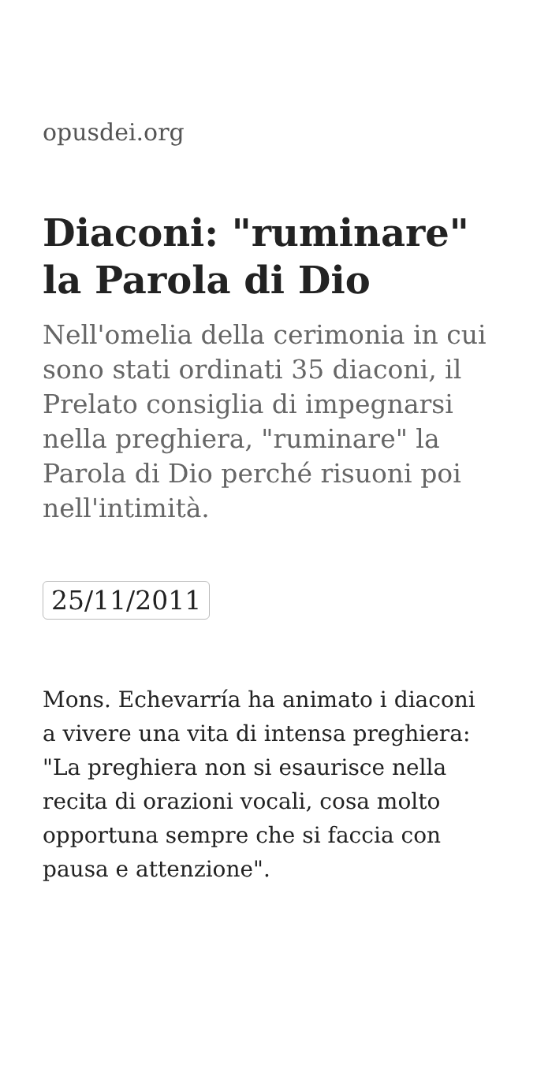opusdei.org
Diaconi: "ruminare" la Parola di Dio
Nell'omelia della cerimonia in cui sono stati ordinati 35 diaconi, il Prelato consiglia di impegnarsi nella preghiera, "ruminare" la Parola di Dio perché risuoni poi nell'intimità.
25/11/2011
Mons. Echevarría ha animato i diaconi a vivere una vita di intensa preghiera: "La preghiera non si esaurisce nella recita di orazioni vocali, cosa molto opportuna sempre che si faccia con pausa e attenzione".